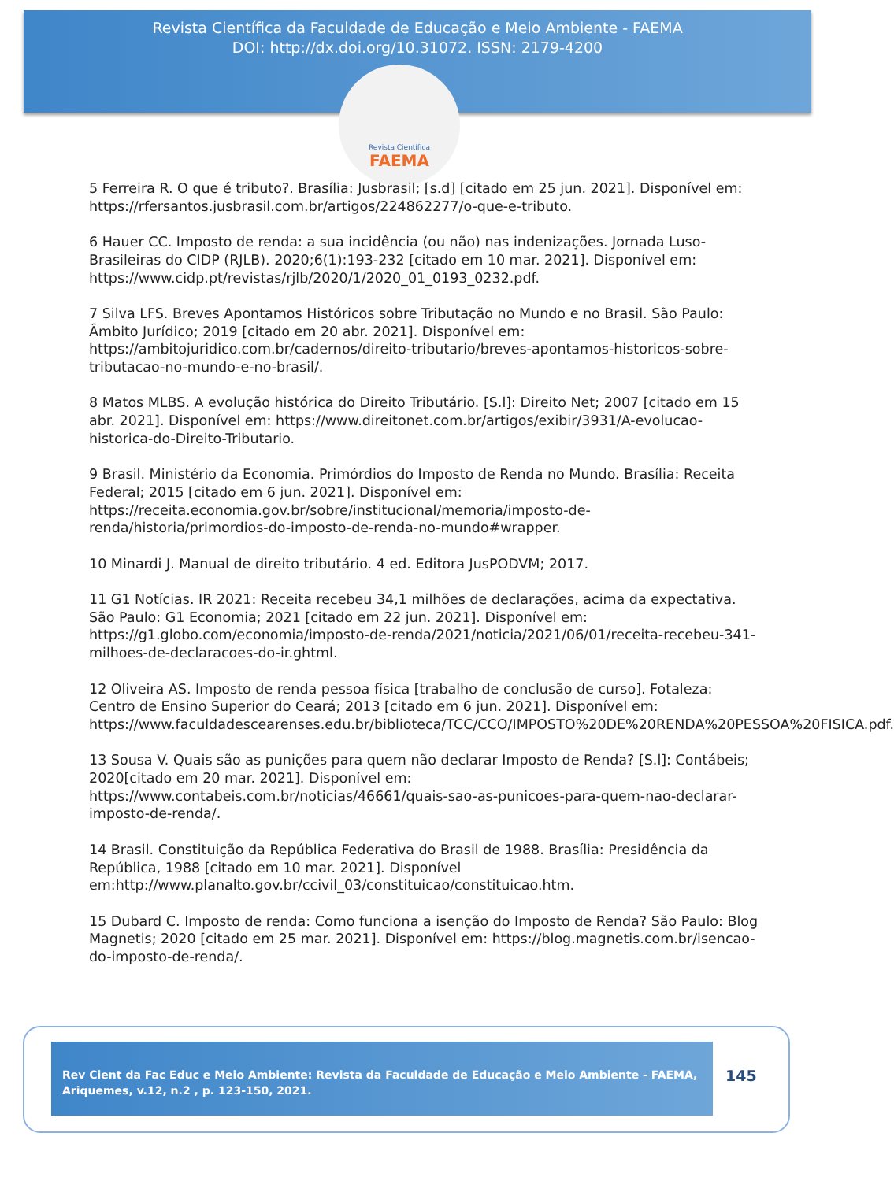Revista Científica da Faculdade de Educação e Meio Ambiente - FAEMA
DOI: http://dx.doi.org/10.31072. ISSN: 2179-4200
Revista Científica
FAEMA
5 Ferreira R. O que é tributo?. Brasília: Jusbrasil; [s.d] [citado em 25 jun. 2021]. Disponível em: https://rfersantos.jusbrasil.com.br/artigos/224862277/o-que-e-tributo.
6 Hauer CC. Imposto de renda: a sua incidência (ou não) nas indenizações. Jornada Luso-Brasileiras do CIDP (RJLB). 2020;6(1):193-232 [citado em 10 mar. 2021]. Disponível em: https://www.cidp.pt/revistas/rjlb/2020/1/2020_01_0193_0232.pdf.
7 Silva LFS. Breves Apontamos Históricos sobre Tributação no Mundo e no Brasil. São Paulo: Âmbito Jurídico; 2019 [citado em 20 abr. 2021]. Disponível em: https://ambitojuridico.com.br/cadernos/direito-tributario/breves-apontamos-historicos-sobre-tributacao-no-mundo-e-no-brasil/.
8 Matos MLBS. A evolução histórica do Direito Tributário. [S.l]: Direito Net; 2007 [citado em 15 abr. 2021]. Disponível em: https://www.direitonet.com.br/artigos/exibir/3931/A-evolucao-historica-do-Direito-Tributario.
9 Brasil. Ministério da Economia. Primórdios do Imposto de Renda no Mundo. Brasília: Receita Federal; 2015 [citado em 6 jun. 2021]. Disponível em: https://receita.economia.gov.br/sobre/institucional/memoria/imposto-de-renda/historia/primordios-do-imposto-de-renda-no-mundo#wrapper.
10 Minardi J. Manual de direito tributário. 4 ed. Editora JusPODVM; 2017.
11 G1 Notícias. IR 2021: Receita recebeu 34,1 milhões de declarações, acima da expectativa. São Paulo: G1 Economia; 2021 [citado em 22 jun. 2021]. Disponível em: https://g1.globo.com/economia/imposto-de-renda/2021/noticia/2021/06/01/receita-recebeu-341-milhoes-de-declaracoes-do-ir.ghtml.
12 Oliveira AS. Imposto de renda pessoa física [trabalho de conclusão de curso]. Fotaleza: Centro de Ensino Superior do Ceará; 2013 [citado em 6 jun. 2021]. Disponível em: https://www.faculdadescearenses.edu.br/biblioteca/TCC/CCO/IMPOSTO%20DE%20RENDA%20PESSOA%20FISICA.pdf.
13 Sousa V. Quais são as punições para quem não declarar Imposto de Renda? [S.l]: Contábeis; 2020[citado em 20 mar. 2021]. Disponível em: https://www.contabeis.com.br/noticias/46661/quais-sao-as-punicoes-para-quem-nao-declarar-imposto-de-renda/.
14 Brasil. Constituição da República Federativa do Brasil de 1988. Brasília: Presidência da República, 1988 [citado em 10 mar. 2021]. Disponível em:http://www.planalto.gov.br/ccivil_03/constituicao/constituicao.htm.
15 Dubard C. Imposto de renda: Como funciona a isenção do Imposto de Renda? São Paulo: Blog Magnetis; 2020 [citado em 25 mar. 2021]. Disponível em: https://blog.magnetis.com.br/isencao-do-imposto-de-renda/.
Rev Cient da Fac Educ e Meio Ambiente: Revista da Faculdade de Educação e Meio Ambiente - FAEMA, Ariquemes, v.12, n.2 , p. 123-150, 2021.
145